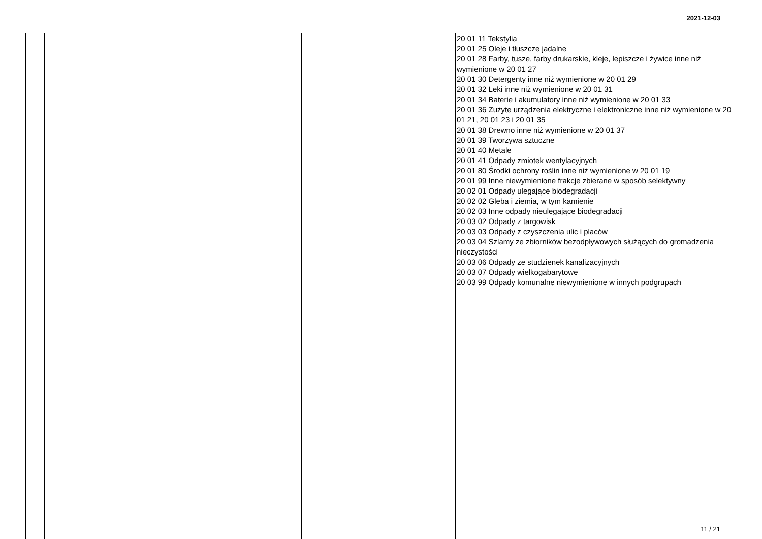2021-12-03
| | | | | 20 01 11 Tekstylia 20 01 25 Oleje i tłuszcze jadalne 20 01 28 Farby, tusze, farby drukarskie, kleje, lepiszcze i żywice inne niż wymienione w 20 01 27 20 01 30 Detergenty inne niż wymienione w 20 01 29 20 01 32 Leki inne niż wymienione w 20 01 31 20 01 34 Baterie i akumulatory inne niż wymienione w 20 01 33 20 01 36 Zużyte urządzenia elektryczne i elektroniczne inne niż wymienione w 20 01 21, 20 01 23 i 20 01 35 20 01 38 Drewno inne niż wymienione w 20 01 37 20 01 39 Tworzywa sztuczne 20 01 40 Metale 20 01 41 Odpady zmiotek wentylacyjnych 20 01 80 Środki ochrony roślin inne niż wymienione w 20 01 19 20 01 99 Inne niewymienione frakcje zbierane w sposób selektywny 20 02 01 Odpady ulegające biodegradacji 20 02 02 Gleba i ziemia, w tym kamienie 20 02 03 Inne odpady nieulegające biodegradacji 20 03 02 Odpady z targowisk 20 03 03 Odpady z czyszczenia ulic i placów 20 03 04 Szlamy ze zbiorników bezodpływowych służących do gromadzenia nieczystości 20 03 06 Odpady ze studzienek kanalizacyjnych 20 03 07 Odpady wielkogabarytowe 20 03 99 Odpady komunalne niewymienione w innych podgrupach |
11 / 21